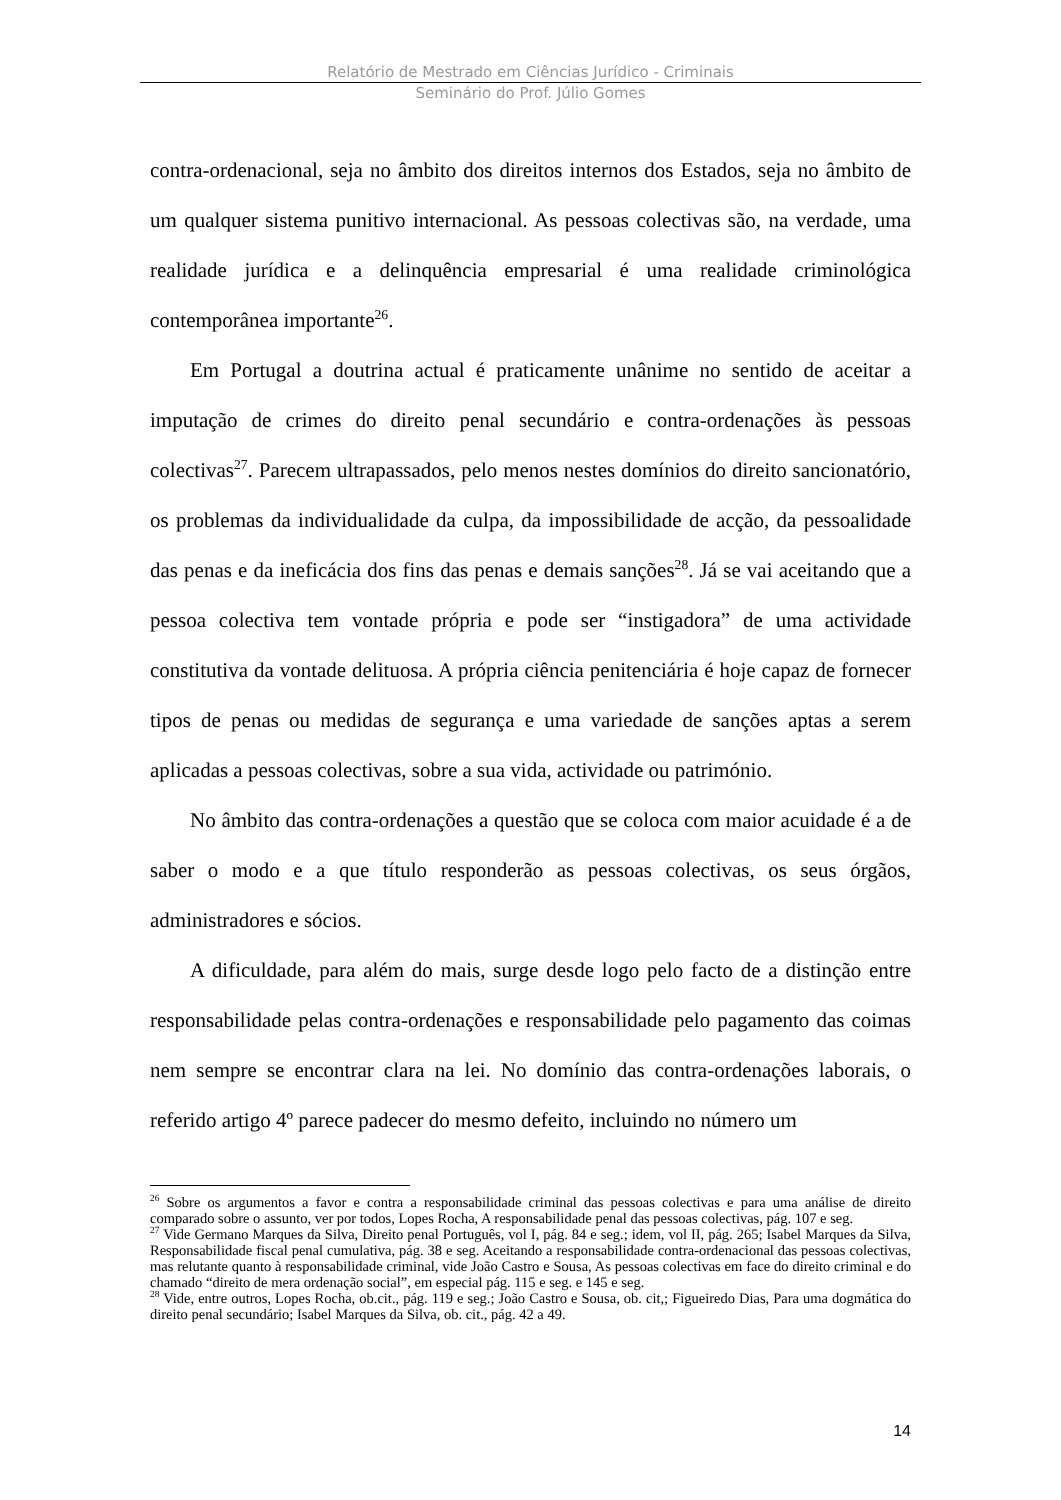Relatório de Mestrado em Ciências Jurídico - Criminais
Seminário do Prof. Júlio Gomes
contra-ordenacional, seja no âmbito dos direitos internos dos Estados, seja no âmbito de um qualquer sistema punitivo internacional. As pessoas colectivas são, na verdade, uma realidade jurídica e a delinquência empresarial é uma realidade criminológica contemporânea importante<sup>26</sup>.
Em Portugal a doutrina actual é praticamente unânime no sentido de aceitar a imputação de crimes do direito penal secundário e contra-ordenações às pessoas colectivas<sup>27</sup>. Parecem ultrapassados, pelo menos nestes domínios do direito sancionatório, os problemas da individualidade da culpa, da impossibilidade de acção, da pessoalidade das penas e da ineficácia dos fins das penas e demais sanções<sup>28</sup>. Já se vai aceitando que a pessoa colectiva tem vontade própria e pode ser “instigadora” de uma actividade constitutiva da vontade delituosa. A própria ciência penitenciária é hoje capaz de fornecer tipos de penas ou medidas de segurança e uma variedade de sanções aptas a serem aplicadas a pessoas colectivas, sobre a sua vida, actividade ou património.
No âmbito das contra-ordenações a questão que se coloca com maior acuidade é a de saber o modo e a que título responderão as pessoas colectivas, os seus órgãos, administradores e sócios.
A dificuldade, para além do mais, surge desde logo pelo facto de a distinção entre responsabilidade pelas contra-ordenações e responsabilidade pelo pagamento das coimas nem sempre se encontrar clara na lei. No domínio das contra-ordenações laborais, o referido artigo 4º parece padecer do mesmo defeito, incluindo no número um
<sup>26</sup> Sobre os argumentos a favor e contra a responsabilidade criminal das pessoas colectivas e para uma análise de direito comparado sobre o assunto, ver por todos, Lopes Rocha, A responsabilidade penal das pessoas colectivas, pág. 107 e seg.
<sup>27</sup> Vide Germano Marques da Silva, Direito penal Português, vol I, pág. 84 e seg.; idem, vol II, pág. 265; Isabel Marques da Silva, Responsabilidade fiscal penal cumulativa, pág. 38 e seg. Aceitando a responsabilidade contra-ordenacional das pessoas colectivas, mas relutante quanto à responsabilidade criminal, vide João Castro e Sousa, As pessoas colectivas em face do direito criminal e do chamado “direito de mera ordenação social”, em especial pág. 115 e seg. e 145 e seg.
<sup>28</sup> Vide, entre outros, Lopes Rocha, ob.cit., pág. 119 e seg.; João Castro e Sousa, ob. cit,; Figueiredo Dias, Para uma dogmática do direito penal secundário; Isabel Marques da Silva, ob. cit., pág. 42 a 49.
14